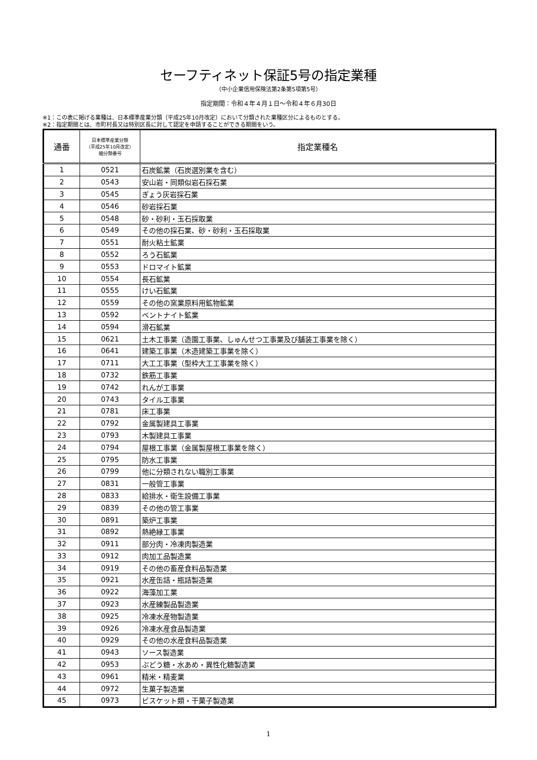セーフティネット保証5号の指定業種
（中小企業信用保険法第2条第5項第5号）
指定期間：令和４年４月１日～令和４年６月30日
※1：この表に掲げる業種は、日本標準産業分類（平成25年10月改定）において分類された業種区分によるものとする。
※2：指定期間とは、市町村長又は特別区長に対して認定を申請することができる期間をいう。
| 通番 | 日本標準産業分類 （平成25年10月改定） 細分類番号 | 指定業種名 |
| --- | --- | --- |
| 1 | 0521 | 石炭鉱業（石炭選別業を含む） |
| 2 | 0543 | 安山岩・同類似岩石採石業 |
| 3 | 0545 | ぎょう灰岩採石業 |
| 4 | 0546 | 砂岩採石業 |
| 5 | 0548 | 砂・砂利・玉石採取業 |
| 6 | 0549 | その他の採石業、砂・砂利・玉石採取業 |
| 7 | 0551 | 耐火粘土鉱業 |
| 8 | 0552 | ろう石鉱業 |
| 9 | 0553 | ドロマイト鉱業 |
| 10 | 0554 | 長石鉱業 |
| 11 | 0555 | けい石鉱業 |
| 12 | 0559 | その他の窯業原料用鉱物鉱業 |
| 13 | 0592 | ベントナイト鉱業 |
| 14 | 0594 | 滑石鉱業 |
| 15 | 0621 | 土木工事業（造園工事業、しゅんせつ工事業及び舗装工事業を除く） |
| 16 | 0641 | 建築工事業（木造建築工事業を除く） |
| 17 | 0711 | 大工工事業（型枠大工工事業を除く） |
| 18 | 0732 | 鉄筋工事業 |
| 19 | 0742 | れんが工事業 |
| 20 | 0743 | タイル工事業 |
| 21 | 0781 | 床工事業 |
| 22 | 0792 | 金属製建具工事業 |
| 23 | 0793 | 木製建具工事業 |
| 24 | 0794 | 屋根工事業（金属製屋根工事業を除く） |
| 25 | 0795 | 防水工事業 |
| 26 | 0799 | 他に分類されない職別工事業 |
| 27 | 0831 | 一般管工事業 |
| 28 | 0833 | 給排水・衛生設備工事業 |
| 29 | 0839 | その他の管工事業 |
| 30 | 0891 | 築炉工事業 |
| 31 | 0892 | 熱絶縁工事業 |
| 32 | 0911 | 部分肉・冷凍肉製造業 |
| 33 | 0912 | 肉加工品製造業 |
| 34 | 0919 | その他の畜産食料品製造業 |
| 35 | 0921 | 水産缶詰・瓶詰製造業 |
| 36 | 0922 | 海藻加工業 |
| 37 | 0923 | 水産練製品製造業 |
| 38 | 0925 | 冷凍水産物製造業 |
| 39 | 0926 | 冷凍水産食品製造業 |
| 40 | 0929 | その他の水産食料品製造業 |
| 41 | 0943 | ソース製造業 |
| 42 | 0953 | ぶどう糖・水あめ・異性化糖製造業 |
| 43 | 0961 | 精米・精麦業 |
| 44 | 0972 | 生菓子製造業 |
| 45 | 0973 | ビスケット類・干菓子製造業 |
1